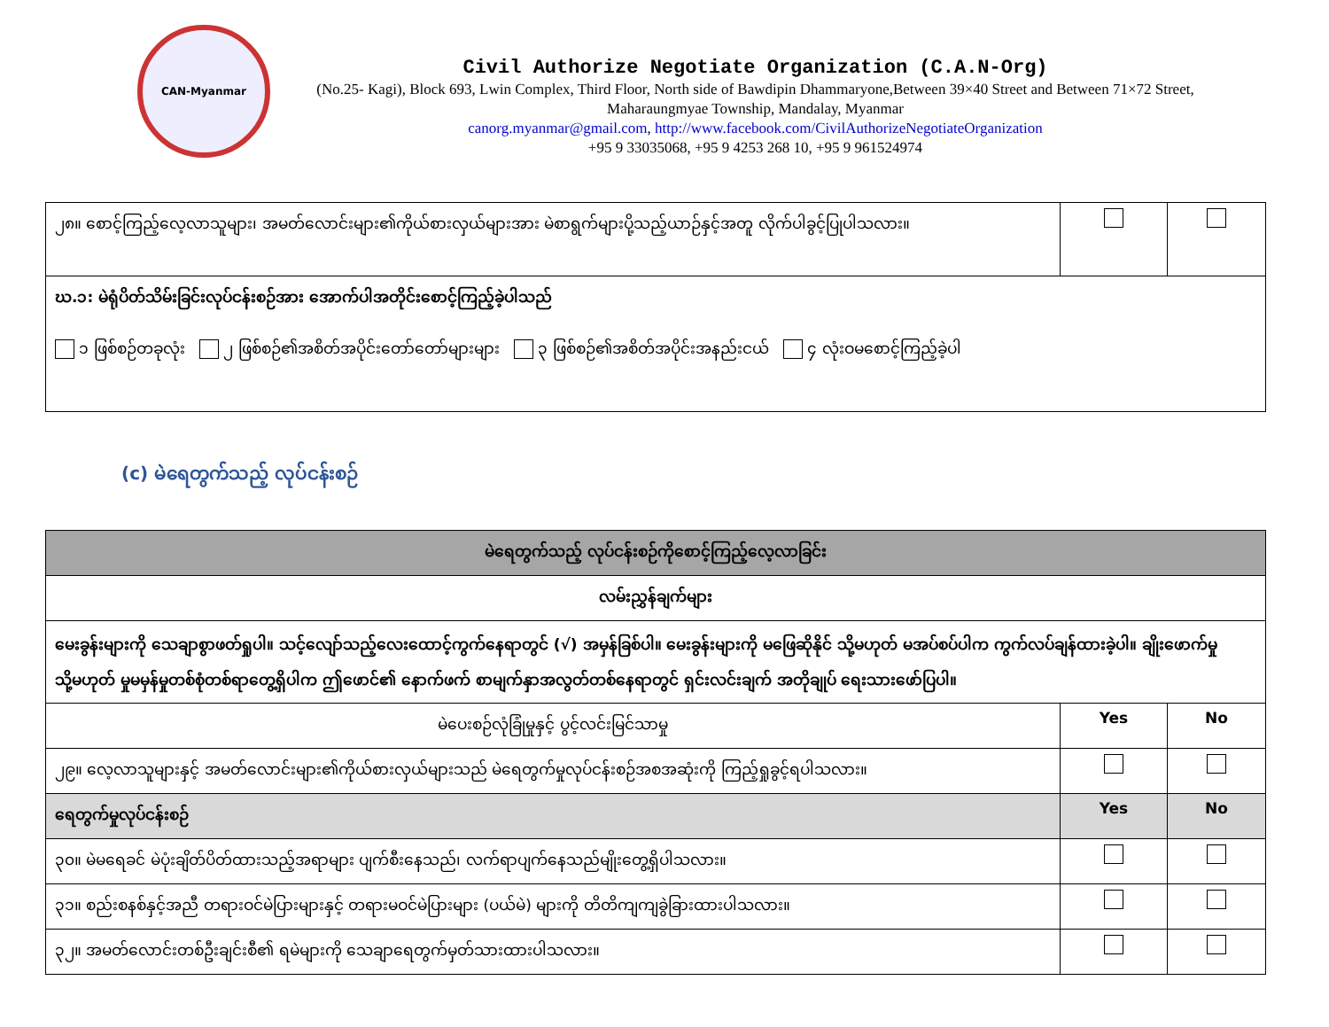CAN-Myanmar
Civil Authorize Negotiate Organization (C.A.N-Org)
(No.25- Kagi), Block 693, Lwin Complex, Third Floor, North side of Bawdipin Dhammaryone,Between 39×40 Street and Between 71×72 Street, Maharaungmyae Township, Mandalay, Myanmar
canorg.myanmar@gmail.com, http://www.facebook.com/CivilAuthorizeNegotiateOrganization
+95 9 33035068, +95 9 4253 268 10, +95 9 961524974
| ၂၈။ စောင့်ကြည့်လေ့လာသူများ၊ အမတ်လောင်းများ၏ကိုယ်စားလှယ်များအား မဲစာရွက်များပို့သည့်ယာဉ်နှင့်အတူ လိုက်ပါခွင့်ပြုပါသလား။ | | |
| ဃ.၁: မဲရုံပိတ်သိမ်းခြင်းလုပ်ငန်းစဉ်အား အောက်ပါအတိုင်းစောင့်ကြည့်ခဲ့ပါသည် ၁ ဖြစ်စဉ်တခုလုံး ၂ ဖြစ်စဉ်၏အစိတ်အပိုင်းတော်တော်များများ ၃ ဖြစ်စဉ်၏အစိတ်အပိုင်းအနည်းငယ် ၄ လုံးဝမစောင့်ကြည့်ခဲ့ပါ | | |
(c) မဲရေတွက်သည့် လုပ်ငန်းစဉ်
| မဲရေတွက်သည့် လုပ်ငန်းစဉ်ကိုစောင့်ကြည့်လေ့လာခြင်း | | |
| လမ်းညွှန်ချက်များ | | |
| မေးခွန်းများကို သေချာစွာဖတ်ရှုပါ။ သင့်လျော်သည့်လေးထောင့်ကွက်နေရာတွင် (√) အမှန်ခြစ်ပါ။ မေးခွန်းများကို မဖြေဆိုနိုင် သို့မဟုတ် မအပ်စပ်ပါက ကွက်လပ်ချန်ထားခဲ့ပါ။ ချိုးဖောက်မှု သို့မဟုတ် မှုမမှန်မှုတစ်စုံတစ်ရာတွေ့ရှိပါက ဤဖောင်၏ နောက်ဖက် စာမျက်နှာအလွတ်တစ်နေရာတွင် ရှင်းလင်းချက် အတိုချုပ် ရေးသားဖော်ပြပါ။ | | |
| မဲပေးစဉ်လုံခြုံမှုနှင့် ပွင့်လင်းမြင်သာမှု | Yes | No |
| ၂၉။ လေ့လာသူများနှင့် အမတ်လောင်းများ၏ကိုယ်စားလှယ်များသည် မဲရေတွက်မှုလုပ်ငန်းစဉ်အစအဆုံးကို ကြည့်ရှုခွင့်ရပါသလား။ | | |
| ရေတွက်မှုလုပ်ငန်းစဉ် | Yes | No |
| ၃၀။ မဲမရေခင် မဲပုံးချိတ်ပိတ်ထားသည့်အရာများ ပျက်စီးနေသည်၊ လက်ရာပျက်နေသည်မျိုးတွေ့ရှိပါသလား။ | | |
| ၃၁။ စည်းစနစ်နှင့်အညီ တရားဝင်မဲပြားများနှင့် တရားမဝင်မဲပြားများ (ပယ်မဲ) များကို တိတိကျကျခွဲခြားထားပါသလား။ | | |
| ၃၂။ အမတ်လောင်းတစ်ဦးချင်းစီ၏ ရမဲများကို သေချာရေတွက်မှတ်သားထားပါသလား။ | | |